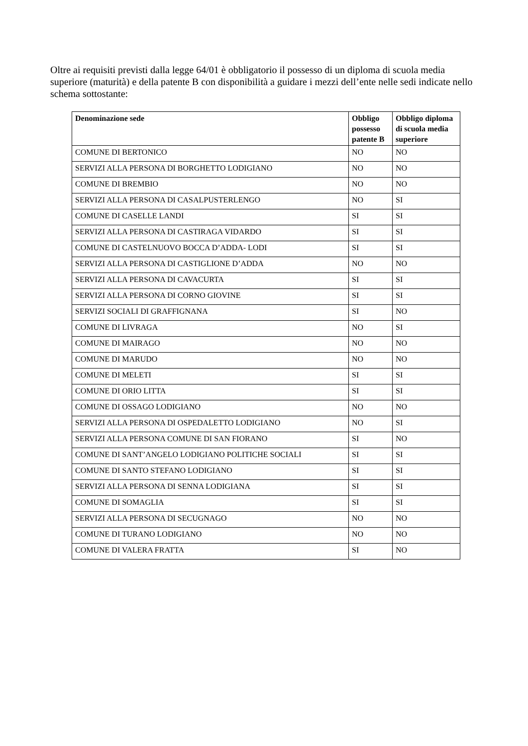Oltre ai requisiti previsti dalla legge 64/01 è obbligatorio il possesso di un diploma di scuola media superiore (maturità) e della patente B con disponibilità a guidare i mezzi dell’ente nelle sedi indicate nello schema sottostante:
| Denominazione sede | Obbligo possesso patente B | Obbligo diploma di scuola media superiore |
| --- | --- | --- |
| COMUNE DI BERTONICO | NO | NO |
| SERVIZI ALLA PERSONA DI BORGHETTO LODIGIANO | NO | NO |
| COMUNE DI BREMBIO | NO | NO |
| SERVIZI ALLA PERSONA DI CASALPUSTERLENGO | NO | SI |
| COMUNE DI CASELLE LANDI | SI | SI |
| SERVIZI ALLA PERSONA DI CASTIRAGA VIDARDO | SI | SI |
| COMUNE DI CASTELNUOVO BOCCA D’ADDA- LODI | SI | SI |
| SERVIZI ALLA PERSONA DI CASTIGLIONE D’ADDA | NO | NO |
| SERVIZI ALLA PERSONA DI CAVACURTA | SI | SI |
| SERVIZI ALLA PERSONA DI CORNO GIOVINE | SI | SI |
| SERVIZI SOCIALI DI GRAFFIGNANA | SI | NO |
| COMUNE DI LIVRAGA | NO | SI |
| COMUNE DI MAIRAGO | NO | NO |
| COMUNE DI MARUDO | NO | NO |
| COMUNE DI MELETI | SI | SI |
| COMUNE DI ORIO LITTA | SI | SI |
| COMUNE DI OSSAGO LODIGIANO | NO | NO |
| SERVIZI ALLA PERSONA DI OSPEDALETTO LODIGIANO | NO | SI |
| SERVIZI ALLA PERSONA COMUNE DI SAN FIORANO | SI | NO |
| COMUNE DI SANT’ANGELO LODIGIANO POLITICHE SOCIALI | SI | SI |
| COMUNE DI SANTO STEFANO LODIGIANO | SI | SI |
| SERVIZI ALLA PERSONA DI SENNA LODIGIANA | SI | SI |
| COMUNE DI SOMAGLIA | SI | SI |
| SERVIZI ALLA PERSONA DI SECUGNAGO | NO | NO |
| COMUNE DI TURANO LODIGIANO | NO | NO |
| COMUNE DI VALERA FRATTA | SI | NO |